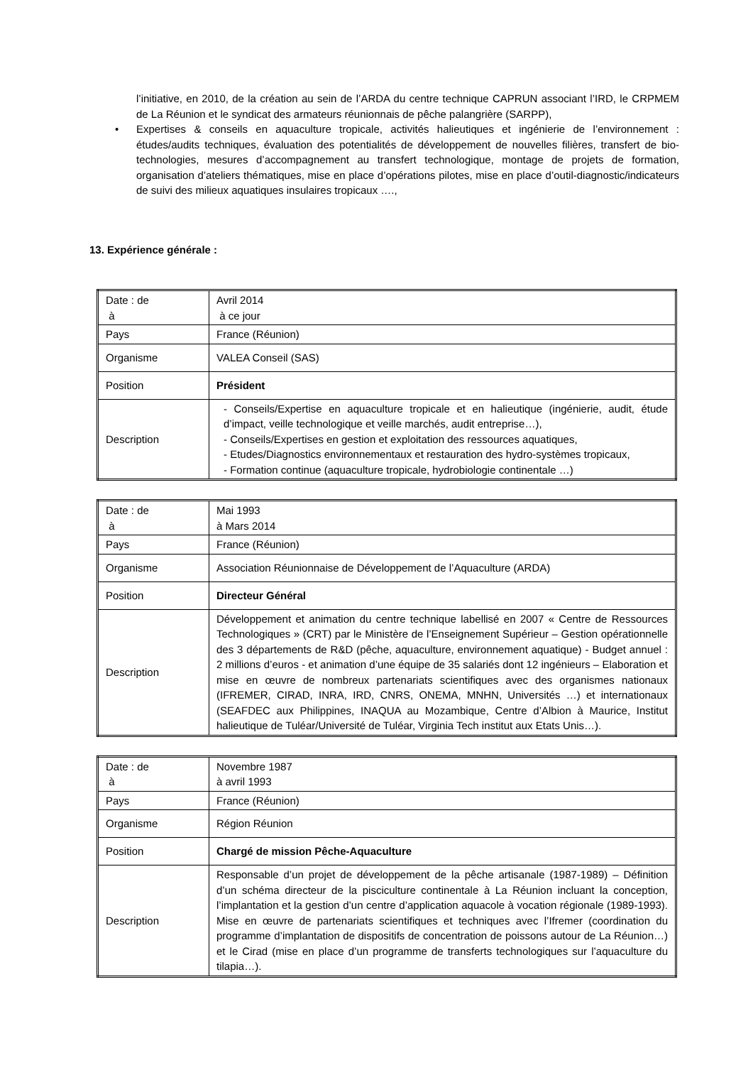l’initiative, en 2010, de la création au sein de l’ARDA du centre technique CAPRUN associant l’IRD, le CRPMEM de La Réunion et le syndicat des armateurs réunionnais de pêche palangrière (SARPP),
• Expertises & conseils en aquaculture tropicale, activités halieutiques et ingénierie de l’environnement : études/audits techniques, évaluation des potentialités de développement de nouvelles filières, transfert de bio-technologies, mesures d’accompagnement au transfert technologique, montage de projets de formation, organisation d’ateliers thématiques, mise en place d’opérations pilotes, mise en place d’outil-diagnostic/indicateurs de suivi des milieux aquatiques insulaires tropicaux ….,
13. Expérience générale :
| Date : de à | Avril 2014 à ce jour |
| Pays | France (Réunion) |
| Organisme | VALEA Conseil (SAS) |
| Position | Président |
| Description | - Conseils/Expertise en aquaculture tropicale et en halieutique (ingénierie, audit, étude d’impact, veille technologique et veille marchés, audit entreprise…), - Conseils/Expertises en gestion et exploitation des ressources aquatiques, - Etudes/Diagnostics environnementaux et restauration des hydro-systèmes tropicaux, - Formation continue (aquaculture tropicale, hydrobiologie continentale …) |
| Date : de à | Mai 1993 à Mars 2014 |
| Pays | France (Réunion) |
| Organisme | Association Réunionnaise de Développement de l’Aquaculture (ARDA) |
| Position | Directeur Général |
| Description | Développement et animation du centre technique labellisé en 2007 « Centre de Ressources Technologiques » (CRT) par le Ministère de l’Enseignement Supérieur – Gestion opérationnelle des 3 départements de R&D (pêche, aquaculture, environnement aquatique) - Budget annuel : 2 millions d’euros - et animation d’une équipe de 35 salariés dont 12 ingénieurs – Elaboration et mise en œuvre de nombreux partenariats scientifiques avec des organismes nationaux (IFREMER, CIRAD, INRA, IRD, CNRS, ONEMA, MNHN, Universités …) et internationaux (SEAFDEC aux Philippines, INAQUA au Mozambique, Centre d’Albion à Maurice, Institut halieutique de Tuléar/Université de Tuléar, Virginia Tech institut aux Etats Unis…). |
| Date : de à | Novembre 1987 à avril 1993 |
| Pays | France (Réunion) |
| Organisme | Région Réunion |
| Position | Chargé de mission Pêche-Aquaculture |
| Description | Responsable d’un projet de développement de la pêche artisanale (1987-1989) – Définition d’un schéma directeur de la pisciculture continentale à La Réunion incluant la conception, l’implantation et la gestion d’un centre d’application aquacole à vocation régionale (1989-1993). Mise en œuvre de partenariats scientifiques et techniques avec l’Ifremer (coordination du programme d’implantation de dispositifs de concentration de poissons autour de La Réunion…) et le Cirad (mise en place d’un programme de transferts technologiques sur l’aquaculture du tilapia…). |